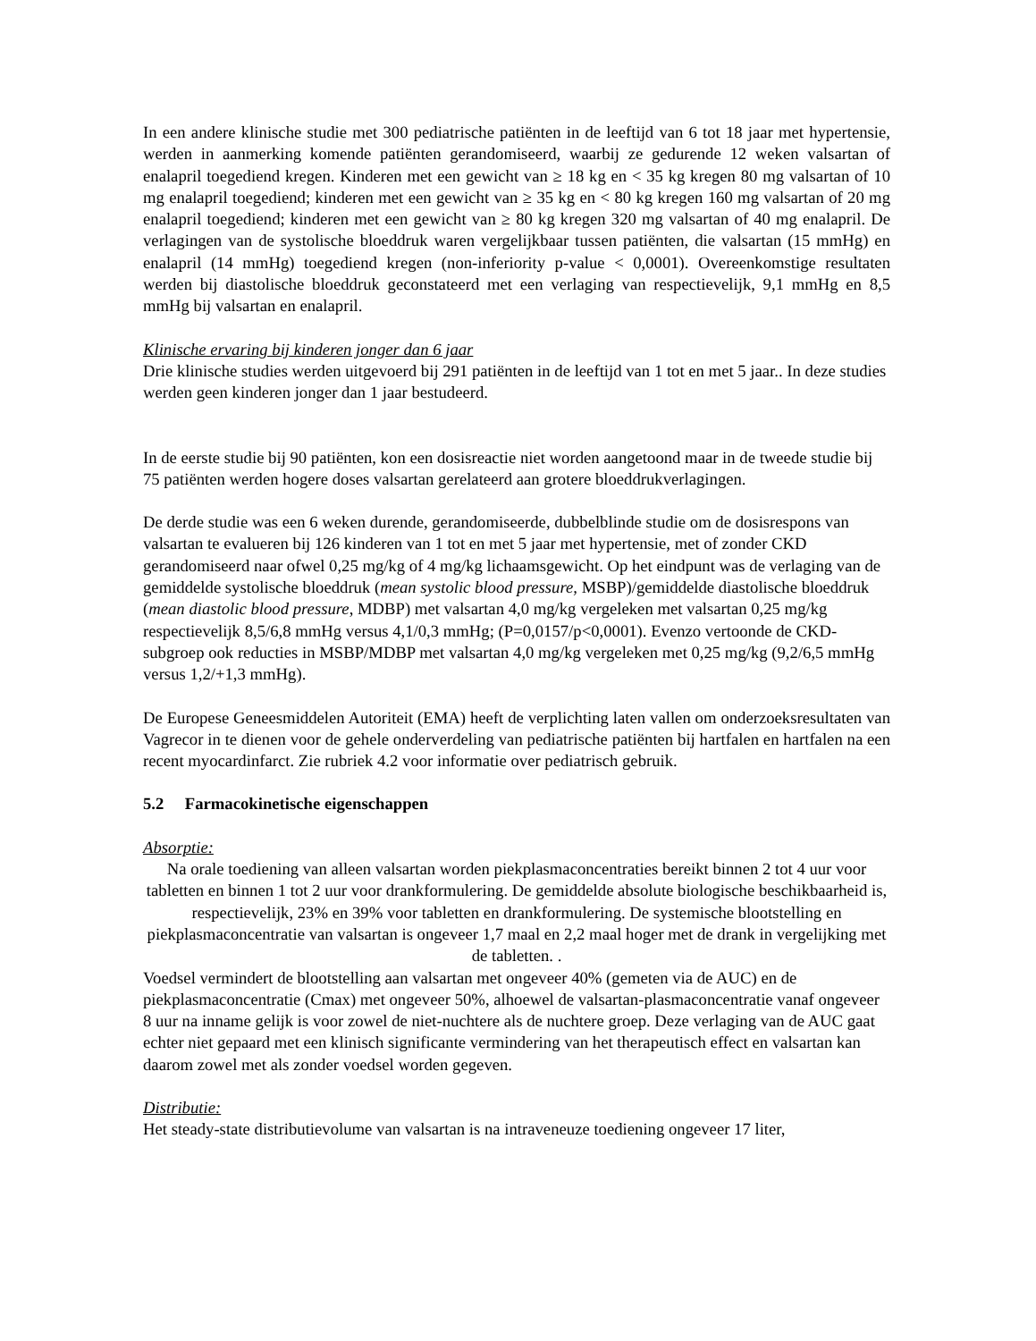In een andere klinische studie met 300 pediatrische patiënten in de leeftijd van 6 tot 18 jaar met hypertensie, werden in aanmerking komende patiënten gerandomiseerd, waarbij ze gedurende 12 weken valsartan of enalapril toegediend kregen. Kinderen met een gewicht van ≥ 18 kg en < 35 kg kregen 80 mg valsartan of 10 mg enalapril toegediend; kinderen met een gewicht van ≥ 35 kg en < 80 kg kregen 160 mg valsartan of 20 mg enalapril toegediend; kinderen met een gewicht van ≥ 80 kg kregen 320 mg valsartan of 40 mg enalapril. De verlagingen van de systolische bloeddruk waren vergelijkbaar tussen patiënten, die valsartan (15 mmHg) en enalapril (14 mmHg) toegediend kregen (non-inferiority p-value < 0,0001). Overeenkomstige resultaten werden bij diastolische bloeddruk geconstateerd met een verlaging van respectievelijk, 9,1 mmHg en 8,5 mmHg bij valsartan en enalapril.
Klinische ervaring bij kinderen jonger dan 6 jaar
Drie klinische studies werden uitgevoerd bij 291 patiënten in de leeftijd van 1 tot en met 5 jaar.. In deze studies werden geen kinderen jonger dan 1 jaar bestudeerd.
In de eerste studie bij 90 patiënten, kon een dosisreactie niet worden aangetoond maar in de tweede studie bij 75 patiënten werden hogere doses valsartan gerelateerd aan grotere bloeddrukverlagingen.
De derde studie was een 6 weken durende, gerandomiseerde, dubbelblinde studie om de dosisrespons van valsartan te evalueren bij 126 kinderen van 1 tot en met 5 jaar met hypertensie, met of zonder CKD gerandomiseerd naar ofwel 0,25 mg/kg of 4 mg/kg lichaamsgewicht. Op het eindpunt was de verlaging van de gemiddelde systolische bloeddruk (mean systolic blood pressure, MSBP)/gemiddelde diastolische bloeddruk (mean diastolic blood pressure, MDBP) met valsartan 4,0 mg/kg vergeleken met valsartan 0,25 mg/kg respectievelijk 8,5/6,8 mmHg versus 4,1/0,3 mmHg; (P=0,0157/p<0,0001). Evenzo vertoonde de CKD-subgroep ook reducties in MSBP/MDBP met valsartan 4,0 mg/kg vergeleken met 0,25 mg/kg (9,2/6,5 mmHg versus 1,2/+1,3 mmHg).
De Europese Geneesmiddelen Autoriteit (EMA) heeft de verplichting laten vallen om onderzoeksresultaten van Vagrecor in te dienen voor de gehele onderverdeling van pediatrische patiënten bij hartfalen en hartfalen na een recent myocardinfarct. Zie rubriek 4.2 voor informatie over pediatrisch gebruik.
5.2 Farmacokinetische eigenschappen
Absorptie:
Na orale toediening van alleen valsartan worden piekplasmaconcentraties bereikt binnen 2 tot 4 uur voor tabletten en binnen 1 tot 2 uur voor drankformulering. De gemiddelde absolute biologische beschikbaarheid is, respectievelijk, 23% en 39% voor tabletten en drankformulering. De systemische blootstelling en piekplasmaconcentratie van valsartan is ongeveer 1,7 maal en 2,2 maal hoger met de drank in vergelijking met de tabletten. .
Voedsel vermindert de blootstelling aan valsartan met ongeveer 40% (gemeten via de AUC) en de piekplasmaconcentratie (Cmax) met ongeveer 50%, alhoewel de valsartan-plasmaconcentratie vanaf ongeveer 8 uur na inname gelijk is voor zowel de niet-nuchtere als de nuchtere groep. Deze verlaging van de AUC gaat echter niet gepaard met een klinisch significante vermindering van het therapeutisch effect en valsartan kan daarom zowel met als zonder voedsel worden gegeven.
Distributie:
Het steady-state distributievolume van valsartan is na intraveneuze toediening ongeveer 17 liter,